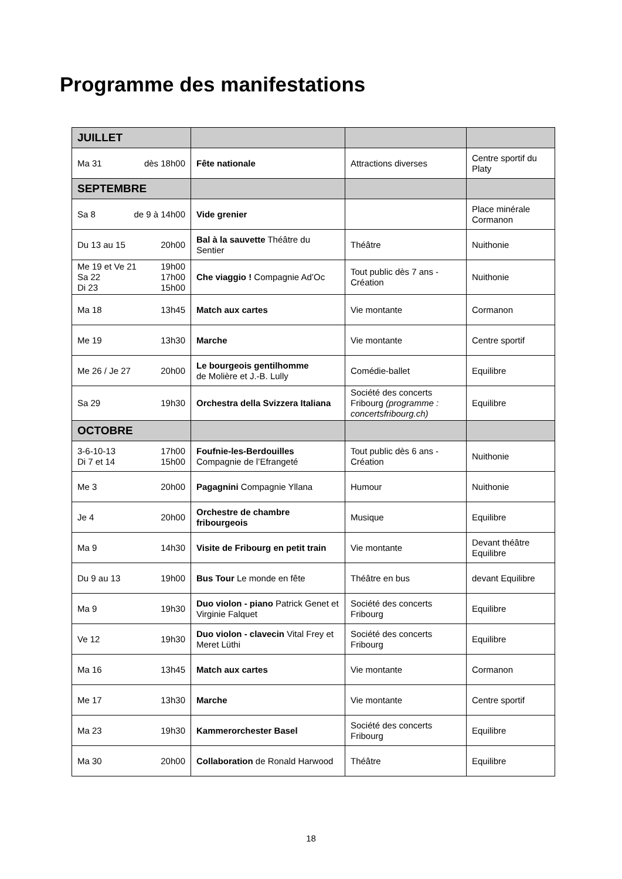Programme des manifestations
| JUILLET | | | |
| Ma 31 dès 18h00 | Fête nationale | Attractions diverses | Centre sportif du Platy |
| SEPTEMBRE | | | |
| Sa 8 de 9 à 14h00 | Vide grenier | | Place minérale Cormanon |
| Du 13 au 15 20h00 | Bal à la sauvette Théâtre du Sentier | Théâtre | Nuithonie |
| Me 19 et Ve 21 19h00 Sa 22 17h00 Di 23 15h00 | Che viaggio ! Compagnie Ad’Oc | Tout public dès 7 ans - Création | Nuithonie |
| Ma 18 13h45 | Match aux cartes | Vie montante | Cormanon |
| Me 19 13h30 | Marche | Vie montante | Centre sportif |
| Me 26 / Je 27 20h00 | Le bourgeois gentilhomme de Molière et J.-B. Lully | Comédie-ballet | Equilibre |
| Sa 29 19h30 | Orchestra della Svizzera Italiana | Société des concerts Fribourg (programme : concertsfribourg.ch) | Equilibre |
| OCTOBRE | | | |
| 3-6-10-13 17h00 Di 7 et 14 15h00 | Foufnie-les-Berdouilles Compagnie de l’Efrangeté | Tout public dès 6 ans - Création | Nuithonie |
| Me 3 20h00 | Pagagnini Compagnie Yllana | Humour | Nuithonie |
| Je 4 20h00 | Orchestre de chambre fribourgeois | Musique | Equilibre |
| Ma 9 14h30 | Visite de Fribourg en petit train | Vie montante | Devant théâtre Equilibre |
| Du 9 au 13 19h00 | Bus Tour Le monde en fête | Théâtre en bus | devant Equilibre |
| Ma 9 19h30 | Duo violon - piano Patrick Genet et Virginie Falquet | Société des concerts Fribourg | Equilibre |
| Ve 12 19h30 | Duo violon - clavecin Vital Frey et Meret Lüthi | Société des concerts Fribourg | Equilibre |
| Ma 16 13h45 | Match aux cartes | Vie montante | Cormanon |
| Me 17 13h30 | Marche | Vie montante | Centre sportif |
| Ma 23 19h30 | Kammerorchester Basel | Société des concerts Fribourg | Equilibre |
| Ma 30 20h00 | Collaboration de Ronald Harwood | Théâtre | Equilibre |
18